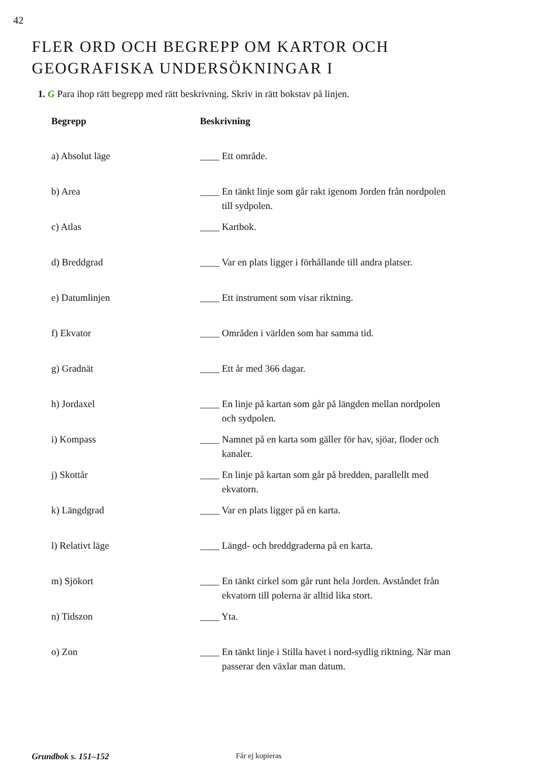42
FLER ORD OCH BEGREPP OM KARTOR OCH
GEOGRAFISKA UNDERSÖKNINGAR I
1. G Para ihop rätt begrepp med rätt beskrivning. Skriv in rätt bokstav på linjen.
| Begrepp | Beskrivning |
| --- | --- |
| a) Absolut läge | ____ Ett område. |
| b) Area | ____ En tänkt linje som går rakt igenom Jorden från nordpolen till sydpolen. |
| c) Atlas | ____ Kartbok. |
| d) Breddgrad | ____ Var en plats ligger i förhållande till andra platser. |
| e) Datumlinjen | ____ Ett instrument som visar riktning. |
| f) Ekvator | ____ Områden i världen som har samma tid. |
| g) Gradnät | ____ Ett år med 366 dagar. |
| h) Jordaxel | ____ En linje på kartan som går på längden mellan nordpolen och sydpolen. |
| i) Kompass | ____ Namnet på en karta som gäller för hav, sjöar, floder och kanaler. |
| j) Skottår | ____ En linje på kartan som går på bredden, parallellt med ekvatorn. |
| k) Längdgrad | ____ Var en plats ligger på en karta. |
| l) Relativt läge | ____ Längd- och breddgraderna på en karta. |
| m) Sjökort | ____ En tänkt cirkel som går runt hela Jorden. Avståndet från ekvatorn till polerna är alltid lika stort. |
| n) Tidszon | ____ Yta. |
| o) Zon | ____ En tänkt linje i Stilla havet i nord-sydlig riktning. När man passerar den växlar man datum. |
Grundbok s. 151–152 Får ej kopieras